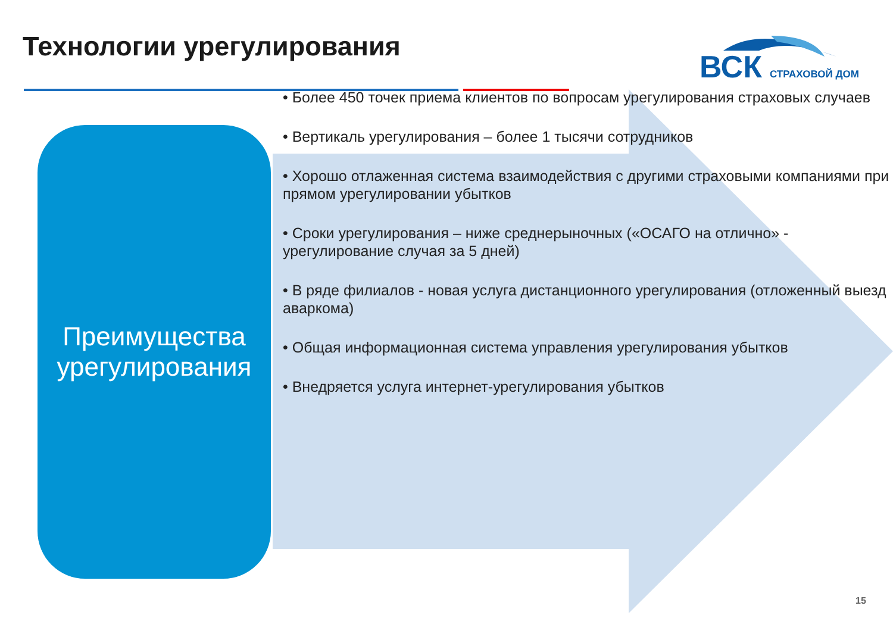Технологии урегулирования
ВСК
СТРАХОВОЙ ДОМ
Преимущества
урегулирования
• Более 450 точек приема клиентов по вопросам урегулирования страховых случаев
• Вертикаль урегулирования – более 1 тысячи сотрудников
• Хорошо отлаженная система взаимодействия с другими страховыми компаниями при прямом урегулировании убытков
• Сроки урегулирования – ниже среднерыночных («ОСАГО на отлично» - урегулирование случая за 5 дней)
• В ряде филиалов - новая услуга дистанционного урегулирования (отложенный выезд аваркома)
• Общая информационная система управления урегулирования убытков
• Внедряется услуга интернет-урегулирования убытков
15